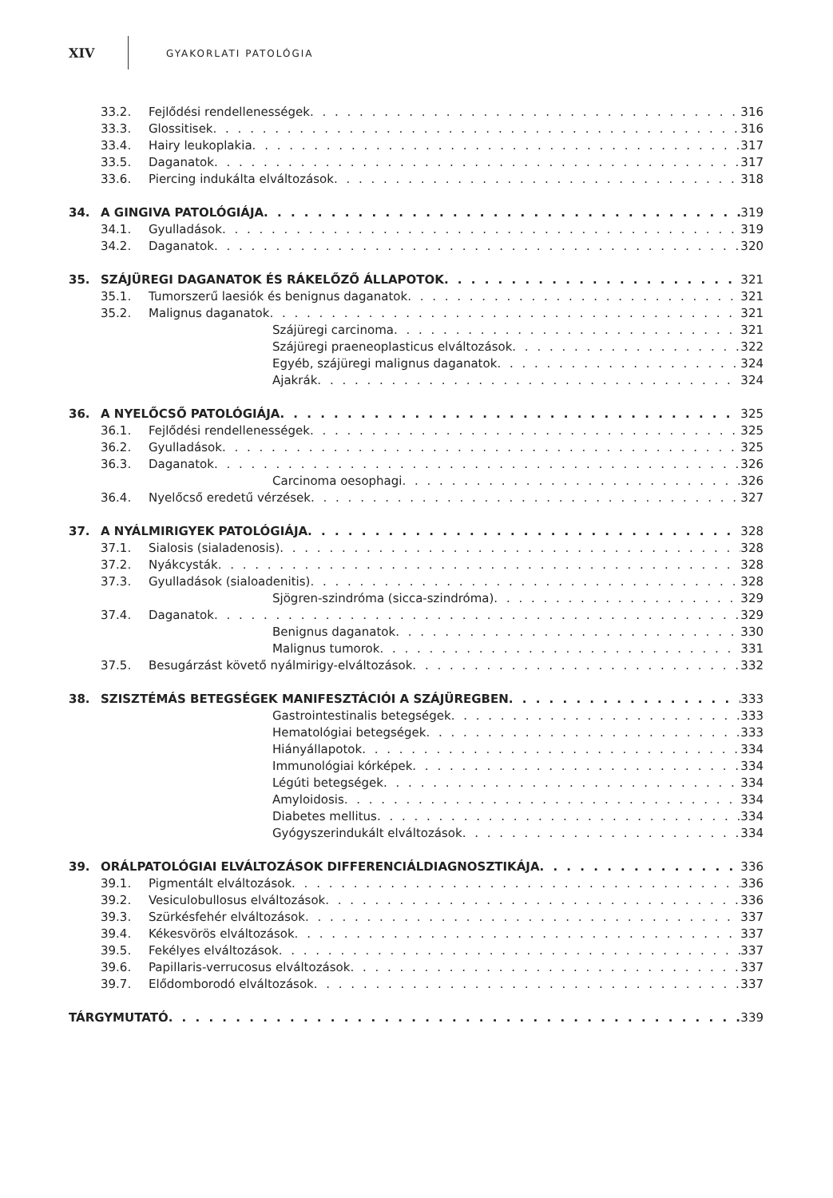XIV GYAKORLATI PATOLÓGIA
33.2. Fejlődési rendellenességek 316
33.3. Glossitisek 316
33.4. Hairy leukoplakia 317
33.5. Daganatok 317
33.6. Piercing indukálta elváltozások 318
34. A GINGIVA PATOLÓGIÁJA 319
34.1. Gyulladások 319
34.2. Daganatok 320
35. SZÁJÜREGI DAGANATOK ÉS RÁKELŐZŐ ÁLLAPOTOK 321
35.1. Tumorszerű laesiók és benignus daganatok 321
35.2. Malignus daganatok 321
Szájüregi carcinoma 321
Szájüregi praeneoplasticus elváltozások 322
Egyéb, szájüregi malignus daganatok 324
Ajakrák 324
36. A NYELŐCSŐ PATOLÓGIÁJA 325
36.1. Fejlődési rendellenességek 325
36.2. Gyulladások 325
36.3. Daganatok 326
Carcinoma oesophagi 326
36.4. Nyelőcső eredetű vérzések 327
37. A NYÁLMIRIGYEK PATOLÓGIÁJA 328
37.1. Sialosis (sialadenosis) 328
37.2. Nyákcysták 328
37.3. Gyulladások (sialoadenitis) 328
Sjögren-szindróma (sicca-szindróma) 329
37.4. Daganatok 329
Benignus daganatok 330
Malignus tumorok 331
37.5. Besugárzást követő nyálmirigy-elváltozások 332
38. SZISZTÉMÁS BETEGSÉGEK MANIFESZTÁCIÓI A SZÁJÜREGBEN 333
Gastrointestinalis betegségek 333
Hematológiai betegségek 333
Hiányállapotok 334
Immunológiai kórképek 334
Légúti betegségek 334
Amyloidosis 334
Diabetes mellitus 334
Gyógyszerindukált elváltozások 334
39. ORÁLPATOLÓGIAI ELVÁLTOZÁSOK DIFFERENCIÁLDIAGNOSZTIKÁJA 336
39.1. Pigmentált elváltozások 336
39.2. Vesiculobullosus elváltozások 336
39.3. Szürkésfehér elváltozások 337
39.4. Kékesvörös elváltozások 337
39.5. Fekélyes elváltozások 337
39.6. Papillaris-verrucosus elváltozások 337
39.7. Elődomborodó elváltozások 337
TÁRGYMUTATÓ 339